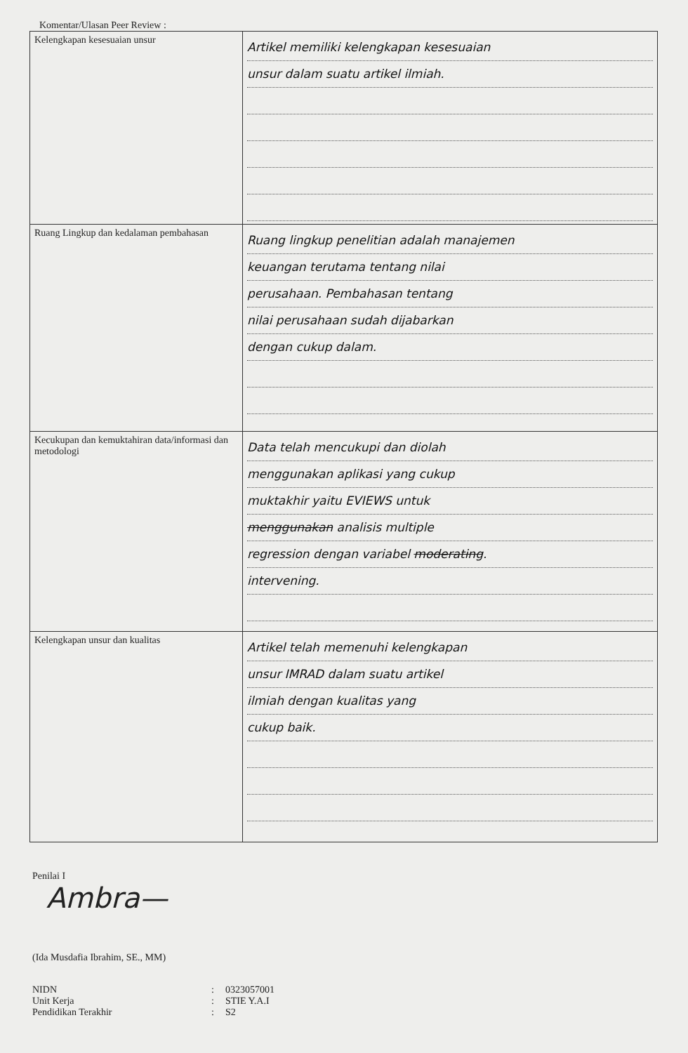Komentar/Ulasan Peer Review :
| Kelengkapan kesesuaian unsur | Artikel memiliki kelengkapan kesesuaian unsur dalam suatu artikel ilmiah. |
| Ruang Lingkup dan kedalaman pembahasan | Ruang lingkup penelitian adalah manajemen keuangan terutama tentang nilai perusahaan. Pembahasan tentang nilai perusahaan sudah dijabarkan dengan cukup dalam. |
| Kecukupan dan kemuktahiran data/informasi dan metodologi | Data telah mencukupi dan diolah menggunakan aplikasi yang cukup muktakhir yaitu EVIEWS untuk menggunakan analisis multiple regression dengan variabel moderating . intervening. |
| Kelengkapan unsur dan kualitas | Artikel telah memenuhi kelengkapan unsur IMRAD dalam suatu artikel ilmiah dengan kualitas yang cukup baik. |
Penilai I
Ambra—
(Ida Musdafia Ibrahim, SE., MM)
NIDN: 0323057001
Unit Kerja: STIE Y.A.I
Pendidikan Terakhir: S2